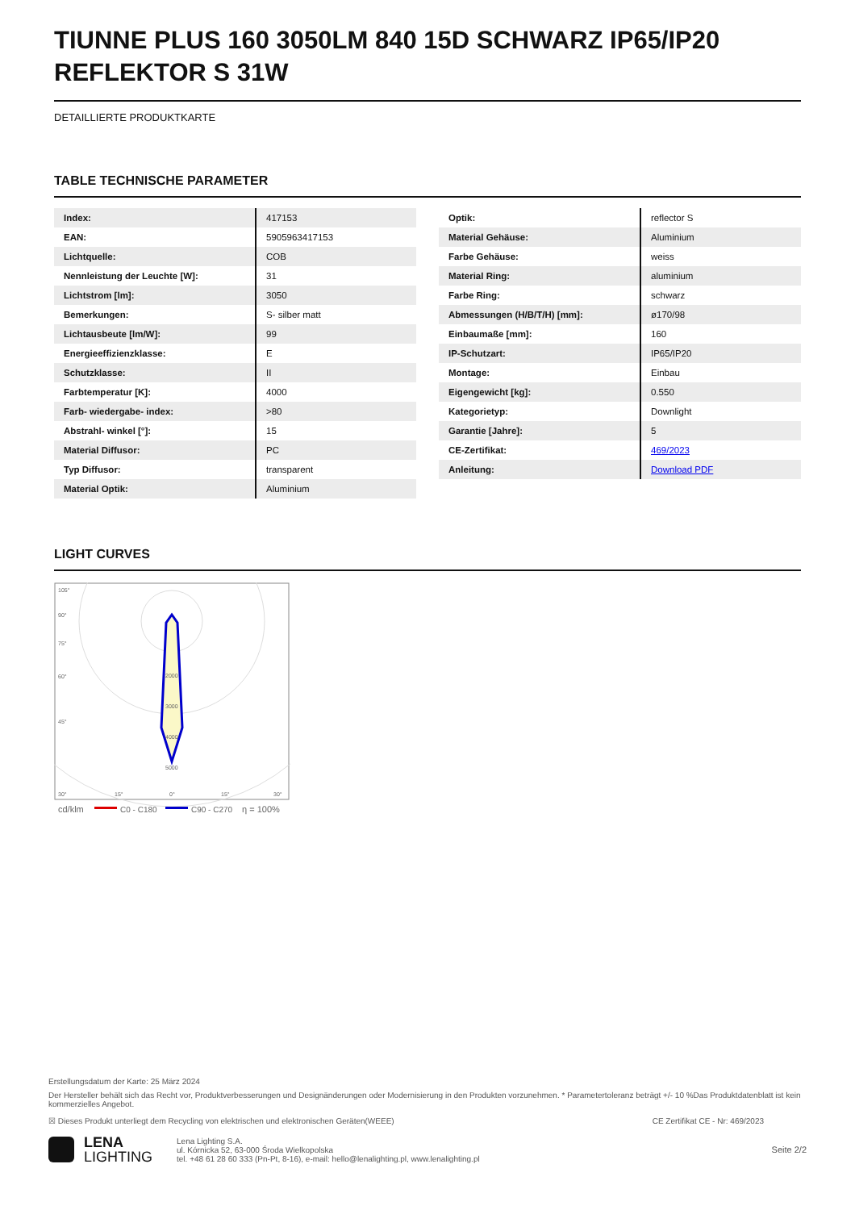TIUNNE PLUS 160 3050LM 840 15D SCHWARZ IP65/IP20 REFLEKTOR S 31W
DETAILLIERTE PRODUKTKARTE
TABLE TECHNISCHE PARAMETER
| Index: | 417153 |
| EAN: | 5905963417153 |
| Lichtquelle: | COB |
| Nennleistung der Leuchte [W]: | 31 |
| Lichtstrom [lm]: | 3050 |
| Bemerkungen: | S- silber matt |
| Lichtausbeute [lm/W]: | 99 |
| Energieeffizienzklasse: | E |
| Schutzklasse: | II |
| Farbtemperatur [K]: | 4000 |
| Farb- wiedergabe- index: | >80 |
| Abstrahl- winkel [°]: | 15 |
| Material Diffusor: | PC |
| Typ Diffusor: | transparent |
| Material Optik: | Aluminium |
| Optik: | reflector S |
| Material Gehäuse: | Aluminium |
| Farbe Gehäuse: | weiss |
| Material Ring: | aluminium |
| Farbe Ring: | schwarz |
| Abmessungen (H/B/T/H) [mm]: | ø170/98 |
| Einbaumaße [mm]: | 160 |
| IP-Schutzart: | IP65/IP20 |
| Montage: | Einbau |
| Eigengewicht [kg]: | 0.550 |
| Kategorietyp: | Downlight |
| Garantie [Jahre]: | 5 |
| CE-Zertifikat: | 469/2023 |
| Anleitung: | Download PDF |
LIGHT CURVES
105°
90°
75°
60°
45°
2000
3000
4000
5000
30°
15°
0°
15°
30°
cd/klm
C0 - C180
C90 - C270
η = 100%
Erstellungsdatum der Karte: 25 März 2024
Der Hersteller behält sich das Recht vor, Produktverbesserungen und Designänderungen oder Modernisierung in den Produkten vorzunehmen. * Parametertoleranz beträgt +/- 10 %Das Produktdatenblatt ist kein kommerzielles Angebot.
☒ Dieses Produkt unterliegt dem Recycling von elektrischen und elektronischen Geräten(WEEE) CE Zertifikat CE - Nr: 469/2023
LENA
LIGHTING
Lena Lighting S.A.
ul. Kórnicka 52, 63-000 Środa Wielkopolska
tel. +48 61 28 60 333 (Pn-Pt, 8-16), e-mail: hello@lenalighting.pl, www.lenalighting.pl
Seite 2/2